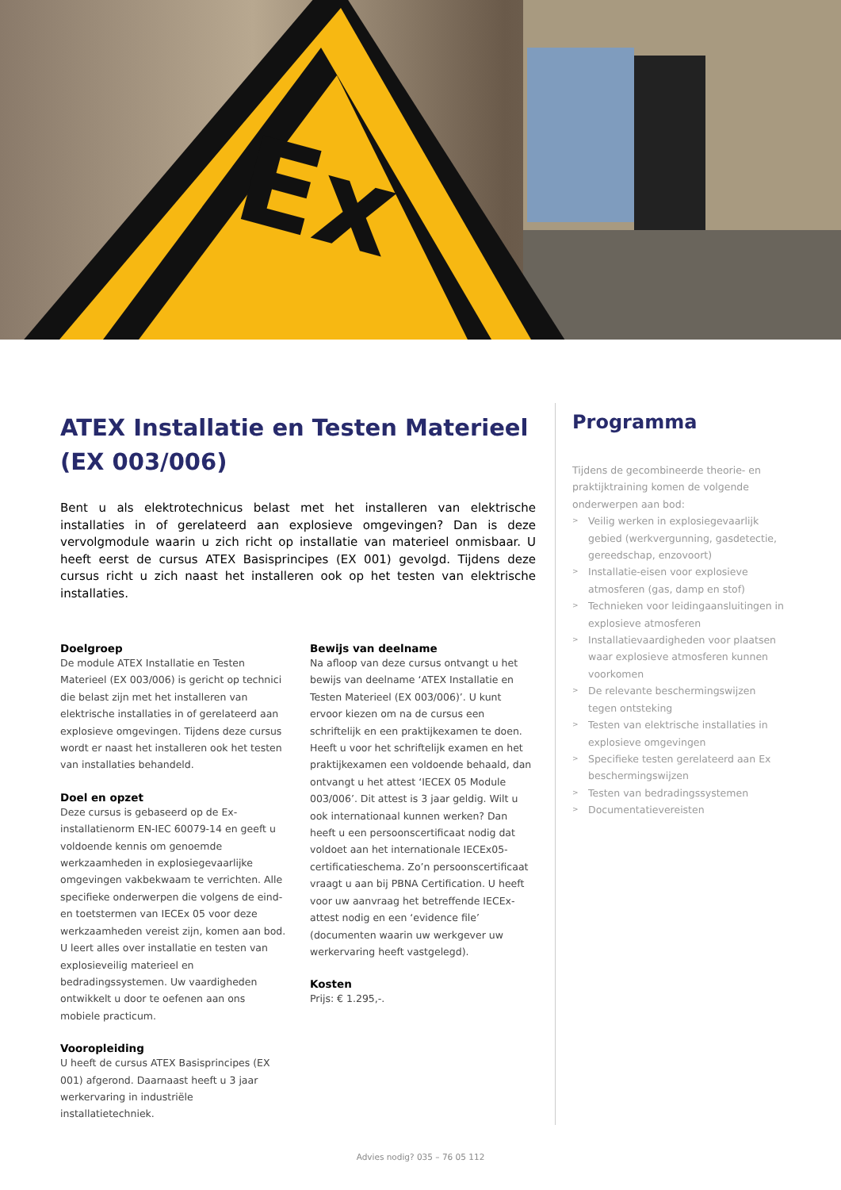Ex
ATEX Installatie en Testen Materieel (EX 003/006)
Bent u als elektrotechnicus belast met het installeren van elektrische installaties in of gerelateerd aan explosieve omgevingen? Dan is deze vervolgmodule waarin u zich richt op installatie van materieel onmisbaar. U heeft eerst de cursus ATEX Basisprincipes (EX 001) gevolgd. Tijdens deze cursus richt u zich naast het installeren ook op het testen van elektrische installaties.
Doelgroep
De module ATEX Installatie en Testen Materieel (EX 003/006) is gericht op technici die belast zijn met het installeren van elektrische installaties in of gerelateerd aan explosieve omgevingen. Tijdens deze cursus wordt er naast het installeren ook het testen van installaties behandeld.
Doel en opzet
Deze cursus is gebaseerd op de Ex-installatienorm EN-IEC 60079-14 en geeft u voldoende kennis om genoemde werkzaamheden in explosiegevaarlijke omgevingen vakbekwaam te verrichten. Alle specifieke onderwerpen die volgens de eind- en toetstermen van IECEx 05 voor deze werkzaamhe­den vereist zijn, komen aan bod. U leert alles over installatie en testen van explosieveilig materieel en bedradingssystemen. Uw vaardigheden ontwikkelt u door te oefenen aan ons mobiele practicum.
Vooropleiding
U heeft de cursus ATEX Basisprincipes (EX 001) afgerond. Daarnaast heeft u 3 jaar werkervaring in industriële installatietechniek.
Bewijs van deelname
Na afloop van deze cursus ontvangt u het bewijs van deelname ‘ATEX Installatie en Testen Materieel (EX 003/006)’. U kunt ervoor kiezen om na de cursus een schriftelijk en een praktijkexamen te doen. Heeft u voor het schriftelijk examen en het praktijkexamen een voldoende behaald, dan ontvangt u het attest ‘IECEX 05 Module 003/006’. Dit attest is 3 jaar geldig. Wilt u ook internationaal kunnen werken? Dan heeft u een persoonscertifi­caat nodig dat voldoet aan het internationale IECEx05-certificatieschema. Zo’n persoonscertifi­caat vraagt u aan bij PBNA Certification. U heeft voor uw aanvraag het betreffende IECEx-attest nodig en een ‘evidence file’ (documenten waarin uw werkgever uw werkervaring heeft vastgelegd).
Kosten
Prijs: € 1.295,-.
Programma
Tijdens de gecombineerde theorie- en prak­tijktraining komen de volgende onderwerpen aan bod:
> Veilig werken in explosiegevaarlijk gebied (werkvergunning, gasdetectie, gereed­schap, enzovoort)
> Installatie-eisen voor explosieve atmosferen (gas, damp en stof)
> Technieken voor leidingaansluitingen in explosieve atmosferen
> Installatievaardigheden voor plaatsen waar explosieve atmosferen kunnen voorkomen
> De relevante beschermingswijzen tegen ontsteking
> Testen van elektrische installaties in explosieve omgevingen
> Specifieke testen gerelateerd aan Ex beschermingswijzen
> Testen van bedradingssystemen
> Documentatievereisten
Advies nodig? 035 – 76 05 112